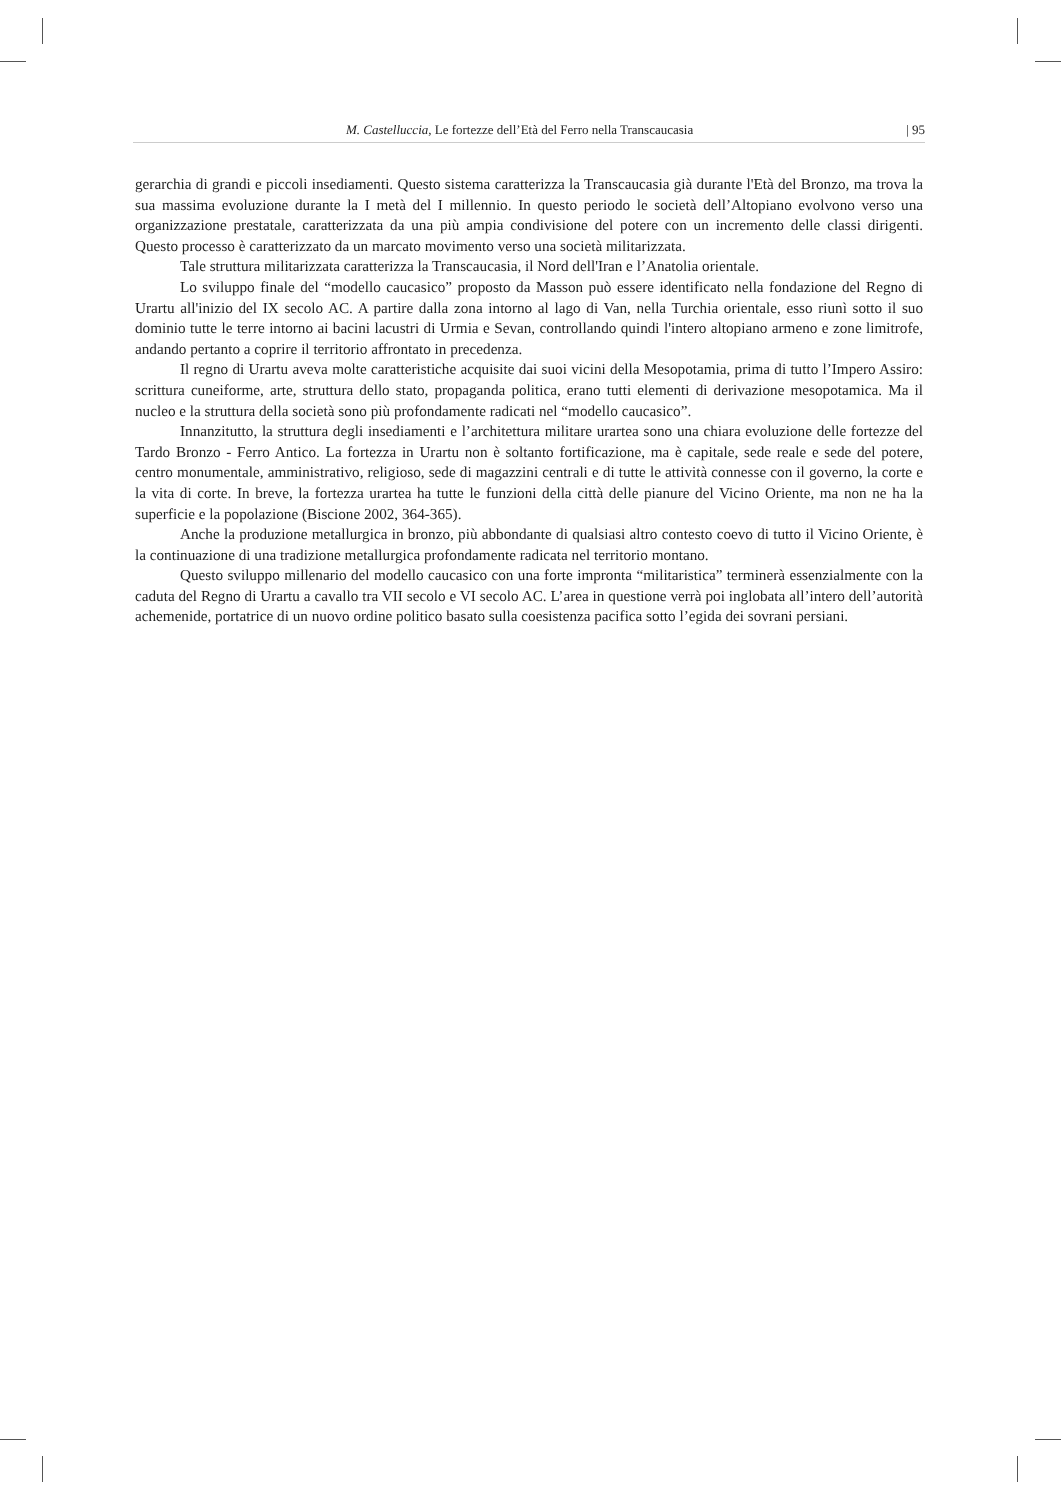M. Castelluccia, Le fortezze dell’Età del Ferro nella Transcaucasia | 95
gerarchia di grandi e piccoli insediamenti. Questo sistema caratterizza la Transcaucasia già durante l'Età del Bronzo, ma trova la sua massima evoluzione durante la I metà del I millennio. In questo periodo le società dell’Altopiano evolvono verso una organizzazione prestatale, caratterizzata da una più ampia condivisione del potere con un incremento delle classi dirigenti. Questo processo è caratterizzato da un marcato movimento verso una società militarizzata.
Tale struttura militarizzata caratterizza la Transcaucasia, il Nord dell'Iran e l’Anatolia orientale.
Lo sviluppo finale del “modello caucasico” proposto da Masson può essere identificato nella fondazione del Regno di Urartu all'inizio del IX secolo AC. A partire dalla zona intorno al lago di Van, nella Turchia orientale, esso riunì sotto il suo dominio tutte le terre intorno ai bacini lacustri di Urmia e Sevan, controllando quindi l'intero altopiano armeno e zone limitrofe, andando pertanto a coprire il territorio affrontato in precedenza.
Il regno di Urartu aveva molte caratteristiche acquisite dai suoi vicini della Mesopotamia, prima di tutto l’Impero Assiro: scrittura cuneiforme, arte, struttura dello stato, propaganda politica, erano tutti elementi di derivazione mesopotamica. Ma il nucleo e la struttura della società sono più profondamente radicati nel “modello caucasico”.
Innanzitutto, la struttura degli insediamenti e l’architettura militare urartea sono una chiara evoluzione delle fortezze del Tardo Bronzo - Ferro Antico. La fortezza in Urartu non è soltanto fortificazione, ma è capitale, sede reale e sede del potere, centro monumentale, amministrativo, religioso, sede di magazzini centrali e di tutte le attività connesse con il governo, la corte e la vita di corte. In breve, la fortezza urartea ha tutte le funzioni della città delle pianure del Vicino Oriente, ma non ne ha la superficie e la popolazione (Biscione 2002, 364-365).
Anche la produzione metallurgica in bronzo, più abbondante di qualsiasi altro contesto coevo di tutto il Vicino Oriente, è la continuazione di una tradizione metallurgica profondamente radicata nel territorio montano.
Questo sviluppo millenario del modello caucasico con una forte impronta “militaristica” terminerà essenzialmente con la caduta del Regno di Urartu a cavallo tra VII secolo e VI secolo AC. L’area in questione verrà poi inglobata all’intero dell’autorità achemenide, portatrice di un nuovo ordine politico basato sulla coesistenza pacifica sotto l’egida dei sovrani persiani.